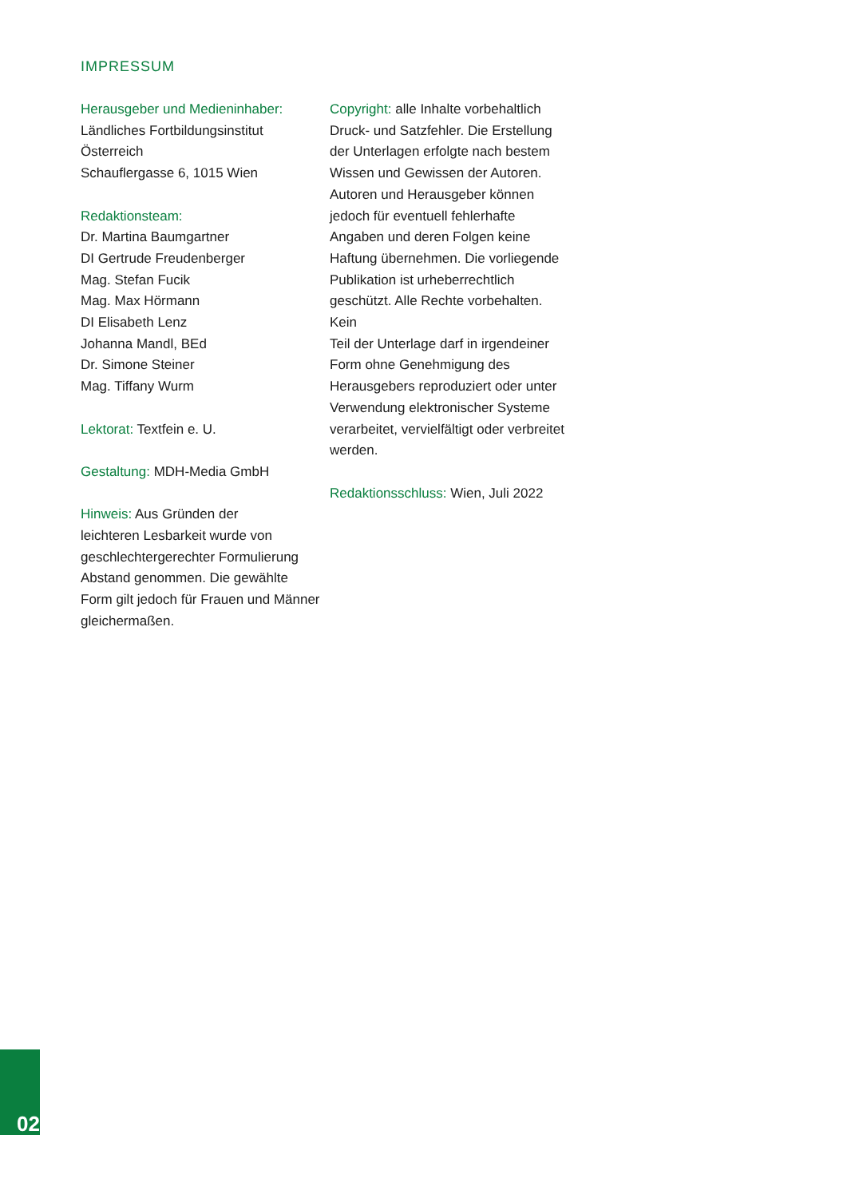IMPRESSUM
Herausgeber und Medieninhaber:
Ländliches Fortbildungsinstitut
Österreich
Schauflergasse 6, 1015 Wien
Redaktionsteam:
Dr. Martina Baumgartner
DI Gertrude Freudenberger
Mag. Stefan Fucik
Mag. Max Hörmann
DI Elisabeth Lenz
Johanna Mandl, BEd
Dr. Simone Steiner
Mag. Tiffany Wurm
Lektorat: Textfein e. U.
Gestaltung: MDH-Media GmbH
Hinweis: Aus Gründen der
leichteren Lesbarkeit wurde von
geschlechtergerechter Formulierung
Abstand genommen. Die gewählte
Form gilt jedoch für Frauen und Männer
gleichermaßen.
Copyright: alle Inhalte vorbehaltlich
Druck- und Satzfehler. Die Erstellung
der Unterlagen erfolgte nach bestem
Wissen und Gewissen der Autoren.
Autoren und Herausgeber können
jedoch für eventuell fehlerhafte
Angaben und deren Folgen keine
Haftung übernehmen. Die vorliegende
Publikation ist urheberrechtlich
geschützt. Alle Rechte vorbehalten. Kein
Teil der Unterlage darf in irgendeiner
Form ohne Genehmigung des
Herausgebers reproduziert oder unter
Verwendung elektronischer Systeme
verarbeitet, vervielfältigt oder verbreitet
werden.
Redaktionsschluss: Wien, Juli 2022
02